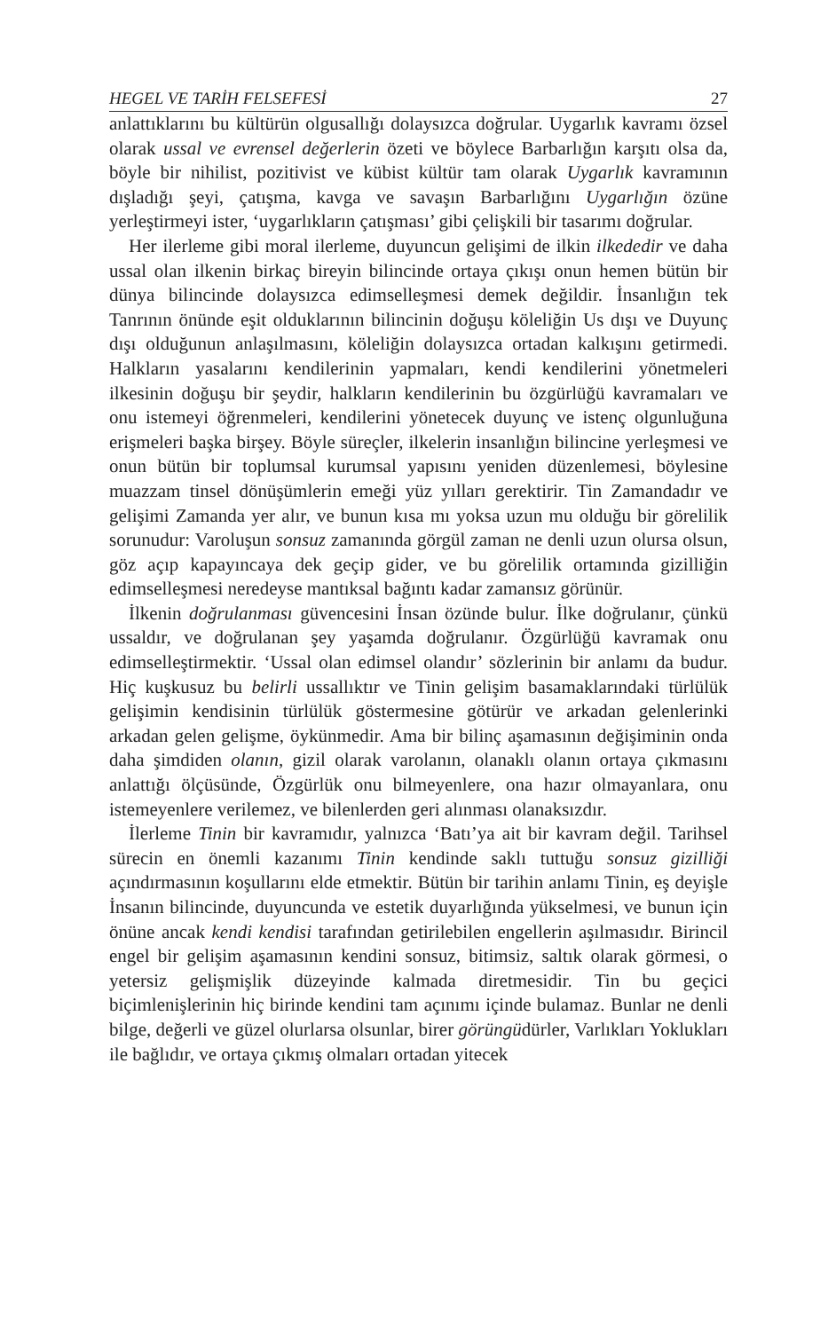HEGEL VE TARİH FELSEFESİ 27
anlattıklarını bu kültürün olgusallığı dolaysızca doğrular. Uygarlık kavramı özsel olarak ussal ve evrensel değerlerin özeti ve böylece Barbarlığın karşıtı olsa da, böyle bir nihilist, pozitivist ve kübist kültür tam olarak Uygarlık kavramının dışladığı şeyi, çatışma, kavga ve savaşın Barbarlığını Uygarlığın özüne yerleştirmeyi ister, ‘uygarlıkların çatışması’ gibi çelişkili bir tasarımı doğrular.
Her ilerleme gibi moral ilerleme, duyuncun gelişimi de ilkin ilkededir ve daha ussal olan ilkenin birkaç bireyin bilincinde ortaya çıkışı onun hemen bütün bir dünya bilincinde dolaysızca edimselleşmesi demek değildir. İnsanlığın tek Tanrının önünde eşit olduklarının bilincinin doğuşu köleliğin Us dışı ve Duyunç dışı olduğunun anlaşılmasını, köleliğin dolaysızca ortadan kalkışını getirmedi. Halkların yasalarını kendilerinin yapmaları, kendi kendilerini yönetmeleri ilkesinin doğuşu bir şeydir, halkların kendilerinin bu özgürlüğü kavramaları ve onu istemeyi öğrenmeleri, kendilerini yönetecek duyunç ve istenç olgunluğuna erişmeleri başka birşey. Böyle süreçler, ilkelerin insanlığın bilincine yerleşmesi ve onun bütün bir toplumsal kurumsal yapısını yeniden düzenlemesi, böylesine muazzam tinsel dönüşümlerin emeği yüz yılları gerektirir. Tin Zamandadır ve gelişimi Zamanda yer alır, ve bunun kısa mı yoksa uzun mu olduğu bir görelilik sorunudur: Varoluşun sonsuz zamanında görgül zaman ne denli uzun olursa olsun, göz açıp kapayıncaya dek geçip gider, ve bu görelilik ortamında gizilliğin edimselleşmesi neredeyse mantıksal bağıntı kadar zamansız görünür.
İlkenin doğrulanması güvencesini İnsan özünde bulur. İlke doğrulanır, çünkü ussaldır, ve doğrulanan şey yaşamda doğrulanır. Özgürlüğü kavramak onu edimselleştirmektir. ‘Ussal olan edimsel olandır’ sözlerinin bir anlamı da budur. Hiç kuşkusuz bu belirli ussallıktır ve Tinin gelişim basamaklarındaki türlülük gelişimin kendisinin türlülük göstermesine götürür ve arkadan gelenlerinki arkadan gelen gelişme, öykünmedir. Ama bir bilinç aşamasının değişiminin onda daha şimdiden olanın, gizil olarak varolanın, olanaklı olanın ortaya çıkmasını anlattığı ölçüsünde, Özgürlük onu bilmeyenlere, ona hazır olmayanlara, onu istemeyenlere verilemez, ve bilenlerden geri alınması olanaksızdır.
İlerleme Tinin bir kavramıdır, yalnızca ‘Batı’ya ait bir kavram değil. Tarihsel sürecin en önemli kazanımı Tinin kendinde saklı tuttuğu sonsuz gizilliği açındırmasının koşullarını elde etmektir. Bütün bir tarihin anlamı Tinin, eş deyişle İnsanın bilincinde, duyuncunda ve estetik duyarlığında yükselmesi, ve bunun için önüne ancak kendi kendisi tarafından getirilebilen engellerin aşılmasıdır. Birincil engel bir gelişim aşamasının kendini sonsuz, bitimsiz, saltık olarak görmesi, o yetersiz gelişmişlik düzeyinde kalmada diretmesidir. Tin bu geçici biçimlenişlerinin hiç birinde kendini tam açınımı içinde bulamaz. Bunlar ne denli bilge, değerli ve güzel olurlarsa olsunlar, birer görüngüdürler, Varlıkları Yoklukları ile bağlıdır, ve ortaya çıkmış olmaları ortadan yitecek